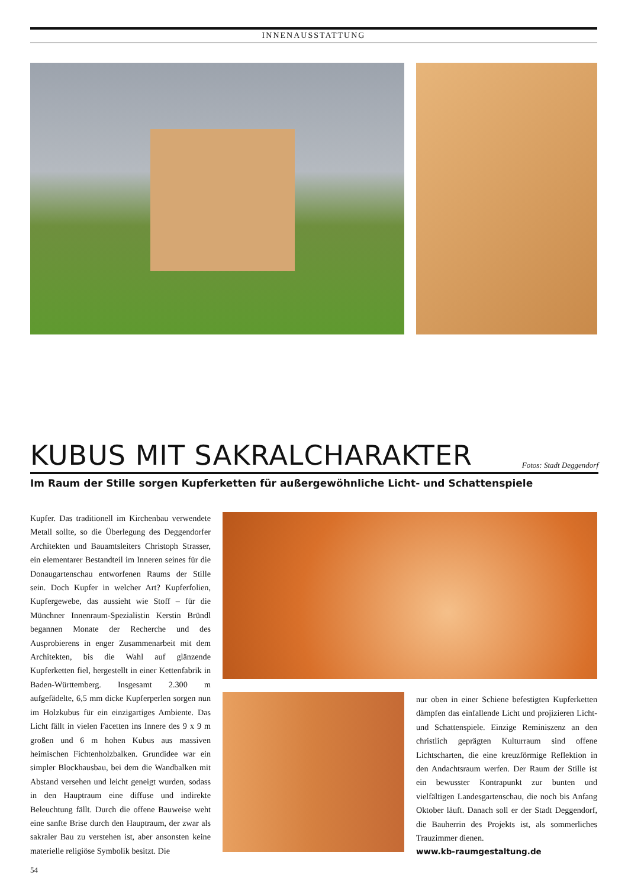INNENAUSSTATTUNG
KUBUS MIT SAKRALCHARAKTER Fotos: Stadt Deggendorf
Im Raum der Stille sorgen Kupferketten für außergewöhnliche Licht- und Schattenspiele
Kupfer. Das traditionell im Kirchenbau verwendete Metall sollte, so die Überlegung des Deggendorfer Architekten und Bauamtsleiters Christoph Strasser, ein elementarer Bestandteil im Inneren seines für die Donaugartenschau entworfenen Raums der Stille sein. Doch Kupfer in welcher Art? Kupferfolien, Kupfergewebe, das aussieht wie Stoff – für die Münchner Innenraum-Spezialistin Kerstin Bründl begannen Monate der Recherche und des Ausprobierens in enger Zusammenarbeit mit dem Architekten, bis die Wahl auf glänzende Kupferketten fiel, hergestellt in einer Kettenfabrik in Baden-Württemberg. Insgesamt 2.300 m aufgefädelte, 6,5 mm dicke Kupferperlen sorgen nun im Holzkubus für ein einzigartiges Ambiente. Das Licht fällt in vielen Facetten ins Innere des 9 x 9 m großen und 6 m hohen Kubus aus massiven heimischen Fichtenholzbalken. Grundidee war ein simpler Blockhausbau, bei dem die Wandbalken mit Abstand versehen und leicht geneigt wurden, sodass in den Hauptraum eine diffuse und indirekte Beleuchtung fällt. Durch die offene Bauweise weht eine sanfte Brise durch den Hauptraum, der zwar als sakraler Bau zu verstehen ist, aber ansonsten keine materielle religiöse Symbolik besitzt. Die
nur oben in einer Schiene befestigten Kupferketten dämpfen das einfallende Licht und projizieren Licht- und Schattenspiele. Einzige Reminiszenz an den christlich geprägten Kulturraum sind offene Lichtscharten, die eine kreuzförmige Reflektion in den Andachtsraum werfen. Der Raum der Stille ist ein bewusster Kontrapunkt zur bunten und vielfältigen Landesgartenschau, die noch bis Anfang Oktober läuft. Danach soll er der Stadt Deggendorf, die Bauherrin des Projekts ist, als sommerliches Trauzimmer dienen.
www.kb-raumgestaltung.de
54